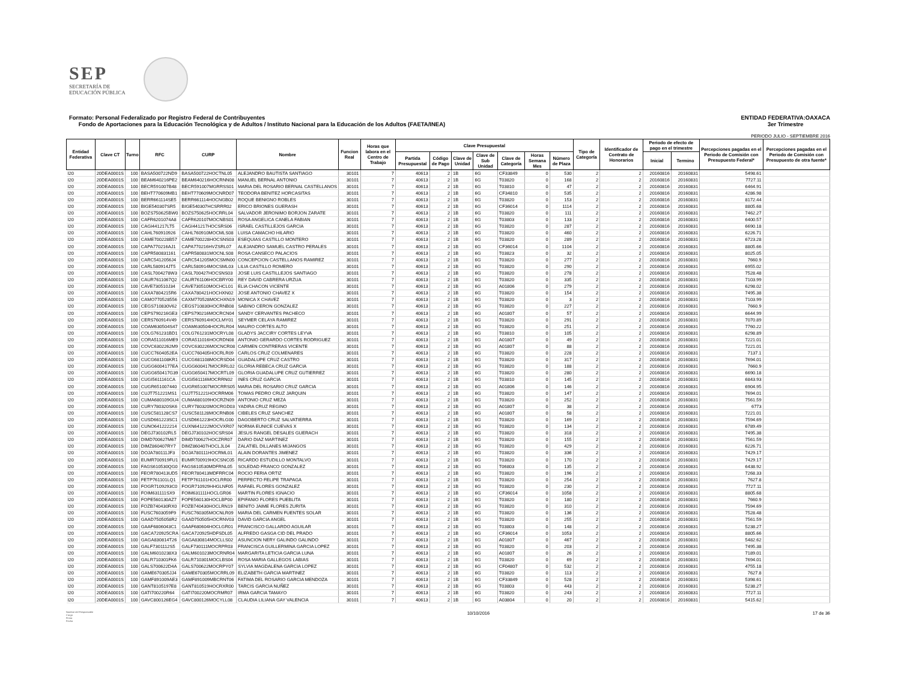SEP
SECRETARÍA DE
EDUCACIÓN PÚBLICA
Formato: Personal Federalizado por Registro Federal de Contribuyentes
Fondo de Aportaciones para la Educación Tecnológica y de Adultos / Instituto Nacional para la Educación de los Adultos (FAETA/INEA)
ENTIDAD FEDERATIVA:OAXACA
3er Trimestre
PERIODO JULIO - SEPTIEMBRE 2016
| Entidad Federativa | Clave CT | Turno | RFC | CURP | Nombre | Funcion Real | Horas que labora en el Centro de Trabajo | Clave Presupuestal | | | | | | | Tipo de Categoría | Identificador de Contrato de Honorarios | Periodo de efecto de pago en el trimestre | | Percepciones pagadas en el Periodo de Comisión con Presupuesto Federal* | Percepciones pagadas en el Periodo de Comisión con Presupuesto de otra fuente* |
| --- | --- | --- | --- | --- | --- | --- | --- | --- | --- | --- | --- | --- | --- | --- | --- | --- | --- | --- | --- | --- |
| | | | | | | | | Partida Presupuestal | Código de Pago | Clave de Unidad | Clave de Sub Unidad | Clave de Categoría | Horas Semana Mes | Número de Plaza | | | Inicial | Termino | | |
| I20 | 20DEA0001S | 100 | BASA500722ND9 | BASA500722HOCTNL05 | ALEJANDRO BAUTISTA SANTIAGO | 30101 | 7 | 40613 | 2 | 1B | 6G | CF33849 | 0 | 530 | 2 | 2 | 20160816 | 20160831 | 5498.61 | |
| I20 | 20DEA0001S | 100 | BEAM640216PE2 | BEAM640216HOCRNN08 | MANUEL BERNAL ANTONIO | 30101 | 7 | 40613 | 2 | 1B | 6G | T03820 | 0 | 168 | 2 | 2 | 20160816 | 20160831 | 7727.11 | |
| I20 | 20DEA0001S | 100 | BECR591007B48 | BECR591007MGRRSS01 | MARIA DEL ROSARIO BERNAL CASTELLANOS | 30101 | 7 | 40613 | 2 | 1B | 6G | T03810 | 0 | 47 | 2 | 2 | 20160816 | 20160831 | 6464.91 | |
| I20 | 20DEA0001S | 100 | BEHT770609MB1 | BEHT770609MOCNRD07 | TEODORA BENITEZ HORCASITAS | 30101 | 7 | 40613 | 2 | 1B | 6G | CF34810 | 0 | 535 | 2 | 2 | 20160816 | 20160831 | 4286.98 | |
| I20 | 20DEA0001S | 100 | BERR661114SE5 | BERR661114HOCNGB02 | ROQUE BENIGNO ROBLES | 30101 | 7 | 40613 | 2 | 1B | 6G | T03820 | 0 | 153 | 2 | 2 | 20160816 | 20160831 | 8172.44 | |
| I20 | 20DEA0001S | 100 | BIGE540307SR5 | BIGE540307HCSRRR02 | ERICO BRIONES GUERASH | 30101 | 7 | 40613 | 2 | 1B | 6G | CF36014 | 0 | 1114 | 2 | 2 | 20160816 | 20160831 | 8805.68 | |
| I20 | 20DEA0001S | 100 | BOZS750625BW0 | BOZS750625HOCRRL04 | SALVADOR JERONIMO BORJON ZARATE | 30101 | 7 | 40613 | 2 | 1B | 6G | T03820 | 0 | 111 | 2 | 2 | 20160816 | 20160831 | 7462.27 | |
| I20 | 20DEA0001S | 100 | CAFR6201074A8 | CAFR620107MOCNBS01 | ROSA ANGELICA CANELA FABIAN | 30101 | 7 | 40613 | 2 | 1B | 6G | T03803 | 0 | 133 | 2 | 2 | 20160816 | 20160831 | 6400.57 | |
| I20 | 20DEA0001S | 100 | CAGI441217LT5 | CAGI441217HOCSRS06 | ISRAEL CASTILLEJOS GARCIA | 30101 | 7 | 40613 | 2 | 1B | 6G | T03820 | 0 | 287 | 2 | 2 | 20160816 | 20160831 | 6690.18 | |
| I20 | 20DEA0001S | 100 | CAHL760910926 | CAHL760910MOCMLS08 | LUISA CAMACHO HILARIO | 30101 | 7 | 40613 | 2 | 1B | 6G | T03820 | 0 | 460 | 2 | 2 | 20160816 | 20160831 | 6226.71 | |
| I20 | 20DEA0001S | 100 | CAME700228B57 | CAME700228HOCSNS03 | ESEQUIAS CASTILLO MONTERO | 30101 | 7 | 40613 | 2 | 1B | 6G | T03820 | 0 | 289 | 2 | 2 | 20160816 | 20160831 | 6723.28 | |
| I20 | 20DEA0001S | 100 | CAPA770216AJ1 | CAPA770216HVZSRL07 | ALEJANDRO SAMUEL CASTRO PERALES | 30101 | 7 | 40613 | 2 | 1B | 6G | CF36014 | 0 | 1104 | 2 | 2 | 20160816 | 20160831 | 8805.66 | |
| I20 | 20DEA0001S | 100 | CAPR580831161 | CAPR580831MOCNLS08 | ROSA CANSECO PALACIOS | 30101 | 7 | 40613 | 2 | 1B | 6G | T03823 | 0 | 32 | 2 | 2 | 20160816 | 20160831 | 8025.05 | |
| I20 | 20DEA0001S | 100 | CARC5412056J4 | CARC541205MOCSMN00 | CONCEPCION CASTELLANOS RAMIREZ | 30101 | 7 | 40613 | 2 | 1B | 6G | T03820 | 0 | 277 | 2 | 2 | 20160816 | 20160831 | 7660.9 | |
| I20 | 20DEA0001S | 100 | CARL580914JT5 | CARL580914MOCSML03 | LILIA CASTILLO ROMERO | 30101 | 7 | 40613 | 2 | 1B | 6G | T03820 | 0 | 290 | 2 | 2 | 20160816 | 20160831 | 6955.02 | |
| I20 | 20DEA0001S | 100 | CASL7004278W3 | CASL700427HOCSNS03 | JOSE LUIS CASTILLEJOS SANTIAGO | 30101 | 7 | 40613 | 2 | 1B | 6G | T03820 | 0 | 278 | 2 | 2 | 20160816 | 20160831 | 7528.48 | |
| I20 | 20DEA0001S | 100 | CAUR7611067Q2 | CAUR761106HOCBRY00 | REY DAVID CABRERA URZUA | 30101 | 7 | 40613 | 2 | 1B | 6G | T03820 | 0 | 335 | 2 | 2 | 20160816 | 20160831 | 7103.99 | |
| I20 | 20DEA0001S | 100 | CAVE730510J34 | CAVE730510MOCHCL01 | ELIA CHACON VICENTE | 30101 | 7 | 40613 | 2 | 1B | 6G | A01806 | 0 | 279 | 2 | 2 | 20160816 | 20160831 | 6298.02 | |
| I20 | 20DEA0001S | 100 | CAXA7804215R6 | CAXA780421HOCHXN02 | JOSE ANTONIO CHAVEZ X | 30101 | 7 | 40613 | 2 | 1B | 6G | T03820 | 0 | 154 | 2 | 2 | 20160816 | 20160831 | 7495.38 | |
| I20 | 20DEA0001S | 100 | CAMO770528556 | CAXM770528MOCHXN19 | MONICA X CHAVEZ | 30101 | 7 | 40613 | 2 | 1B | 6G | T03820 | 0 | 3 | 2 | 2 | 20160816 | 20160831 | 7103.99 | |
| I20 | 20DEA0001S | 100 | CEGS710830V62 | CEGS710830HOCRNB08 | SABINO CERON GONZALEZ | 30101 | 7 | 40613 | 2 | 1B | 6G | T03820 | 0 | 227 | 2 | 2 | 20160816 | 20160831 | 7660.9 | |
| I20 | 20DEA0001S | 100 | CEPS790216GE3 | CEPS790216MOCRCN04 | SANDY CERVANTES PACHECO | 30101 | 7 | 40613 | 2 | 1B | 6G | A01807 | 0 | 57 | 2 | 2 | 20160816 | 20160831 | 6644.99 | |
| I20 | 20DEA0001S | 100 | CERS760914V49 | CERS760914HOCLMY01 | SEYMER CELAYA RAMIREZ | 30101 | 7 | 40613 | 2 | 1B | 6G | T03820 | 0 | 291 | 2 | 2 | 20160816 | 20160831 | 7070.89 | |
| I20 | 20DEA0001S | 100 | COAM630504S47 | COAM630504HOCRLR04 | MAURO CORTES ALTO | 30101 | 7 | 40613 | 2 | 1B | 6G | T03820 | 0 | 251 | 2 | 2 | 20160816 | 20160831 | 7760.22 | |
| I20 | 20DEA0001S | 100 | COLG761231BD1 | COLG761231MOCRYL08 | GLADYS JACCIRY CORTES LEYVA | 30101 | 7 | 40613 | 2 | 1B | 6G | T03810 | 0 | 105 | 2 | 2 | 20160816 | 20160831 | 6298.89 | |
| I20 | 20DEA0001S | 100 | CORA511016ME9 | CORA511016HOCRDN08 | ANTONIO GERARDO CORTES RODRIGUEZ | 30101 | 7 | 40613 | 2 | 1B | 6G | A01807 | 0 | 49 | 2 | 2 | 20160816 | 20160831 | 7221.01 | |
| I20 | 20DEA0001S | 100 | COVC6302262M9 | COVC630226MOCNCR08 | CARMEN CONTRERAS VICENTE | 30101 | 7 | 40613 | 2 | 1B | 6G | A01807 | 0 | 88 | 2 | 2 | 20160816 | 20160831 | 7221.01 | |
| I20 | 20DEA0001S | 100 | CUCC7604052EA | CUCC760405HOCRLR09 | CARLOS CRUZ COLMENARES | 30101 | 7 | 40613 | 2 | 1B | 6G | T03820 | 0 | 228 | 2 | 2 | 20160816 | 20160831 | 7137.1 | |
| I20 | 20DEA0001S | 100 | CUCG681108KR1 | CUCG681108MOCRSD04 | GUADALUPE CRUZ CASTRO | 30101 | 7 | 40613 | 2 | 1B | 6G | T03820 | 0 | 317 | 2 | 2 | 20160816 | 20160831 | 7694.01 | |
| I20 | 20DEA0001S | 100 | CUGG6004177EA | CUGG600417MOCRRL02 | GLORIA REBECA CRUZ GARCIA | 30101 | 7 | 40613 | 2 | 1B | 6G | T03820 | 0 | 188 | 2 | 2 | 20160816 | 20160831 | 7660.9 | |
| I20 | 20DEA0001S | 100 | CUGG650417G39 | CUGG650417MOCRTL09 | GLORIA GUADALUPE CRUZ GUTIERREZ | 30101 | 7 | 40613 | 2 | 1B | 6G | T03820 | 0 | 280 | 2 | 2 | 20160816 | 20160831 | 6690.18 | |
| I20 | 20DEA0001S | 100 | CUGI5611161CA | CUGI561116MOCRRN02 | INES CRUZ GARCIA | 30101 | 7 | 40613 | 2 | 1B | 6G | T03810 | 0 | 145 | 2 | 2 | 20160816 | 20160831 | 6843.93 | |
| I20 | 20DEA0001S | 100 | CUGR651007440 | CUGR651007MOCRRS05 | MARIA DEL ROSARIO CRUZ GARCIA | 30101 | 7 | 40613 | 2 | 1B | 6G | A01806 | 0 | 146 | 2 | 2 | 20160816 | 20160831 | 6904.95 | |
| I20 | 20DEA0001S | 100 | CUJT751221MS1 | CUJT751221HOCRRM06 | TOMAS PEDRO CRUZ JARQUIN | 30101 | 7 | 40613 | 2 | 1B | 6G | T03820 | 0 | 147 | 2 | 2 | 20160816 | 20160831 | 7694.01 | |
| I20 | 20DEA0001S | 100 | CUMA680109GU4 | CUMA680109HOCRZN09 | ANTONIO CRUZ MEZA | 30101 | 7 | 40613 | 2 | 1B | 6G | T03820 | 0 | 252 | 2 | 2 | 20160816 | 20160831 | 7561.59 | |
| I20 | 20DEA0001S | 100 | CURY780320SK6 | CURY780320MOCRGD03 | YADIRA CRUZ REGINO | 30101 | 7 | 40613 | 2 | 1B | 6G | A01807 | 0 | 38 | 2 | 2 | 20160816 | 20160831 | 6773 | |
| I20 | 20DEA0001S | 100 | CUSC581128CS7 | CUSC581128MOCRNB06 | CIBELES CRUZ SANCHEZ | 30101 | 7 | 40613 | 2 | 1B | 6G | A01807 | 0 | 58 | 2 | 2 | 20160816 | 20160831 | 7221.01 | |
| I20 | 20DEA0001S | 100 | CUSD661223SC1 | CUSD661223HOCRLG00 | DAGOBERTO CRUZ SALVATIERRA | 30101 | 7 | 40613 | 2 | 1B | 6G | T03820 | 0 | 169 | 2 | 2 | 20160816 | 20160831 | 7594.69 | |
| I20 | 20DEA0001S | 100 | CUNO641222214 | CUXN641222MOCVXR07 | NORMA EUNICE CUEVAS X | 30101 | 7 | 40613 | 2 | 1B | 6G | T03820 | 0 | 134 | 2 | 2 | 20160816 | 20160831 | 6789.49 | |
| I20 | 20DEA0001S | 100 | DEGJ730102RL5 | DEGJ730102HOCSRS04 | JESUS RANGEL DESALES GUERACH | 30101 | 7 | 40613 | 2 | 1B | 6G | T03820 | 0 | 318 | 2 | 2 | 20160816 | 20160831 | 7495.38 | |
| I20 | 20DEA0001S | 100 | DIMD700627M67 | DIMD700627HOCZRR07 | DARIO DIAZ MARTINEZ | 30101 | 7 | 40613 | 2 | 1B | 6G | T03820 | 0 | 155 | 2 | 2 | 20160816 | 20160831 | 7561.59 | |
| I20 | 20DEA0001S | 100 | DIMZ860407RY7 | DIMZ860407HOCLJL04 | ZALATIEL DILLANES MIJANGOS | 30101 | 7 | 40613 | 2 | 1B | 6G | T03820 | 0 | 429 | 2 | 2 | 20160816 | 20160831 | 6226.71 | |
| I20 | 20DEA0001S | 100 | DOJA780111JF3 | DOJA780111HOCRML01 | ALAIN DORANTES JIMENEZ | 30101 | 7 | 40613 | 2 | 1B | 6G | T03820 | 0 | 336 | 2 | 2 | 20160816 | 20160831 | 7429.17 | |
| I20 | 20DEA0001S | 100 | EUMR700919FU1 | EUMR700919HOCSNC05 | RICARDO ESTUDILLO MONTALVO | 30101 | 7 | 40613 | 2 | 1B | 6G | T03820 | 0 | 170 | 2 | 2 | 20160816 | 20160831 | 7429.17 | |
| I20 | 20DEA0001S | 100 | FAGS610530QG0 | FAGS610530MDFRNL05 | SOLEDAD FRANCO GONZALEZ | 30101 | 7 | 40613 | 2 | 1B | 6G | T06803 | 0 | 135 | 2 | 2 | 20160816 | 20160831 | 6438.92 | |
| I20 | 20DEA0001S | 100 | FEOR780413UD5 | FEOR780413MDFRRC04 | ROCIO FERIA ORTIZ | 30101 | 7 | 40613 | 2 | 1B | 6G | T03820 | 0 | 196 | 2 | 2 | 20160816 | 20160831 | 7268.33 | |
| I20 | 20DEA0001S | 100 | FETP761101LQ1 | FETP761101HOCLRR00 | PERFECTO FELIPE TRAPAGA | 30101 | 7 | 40613 | 2 | 1B | 6G | T03820 | 0 | 254 | 2 | 2 | 20160816 | 20160831 | 7627.8 | |
| I20 | 20DEA0001S | 100 | FOGR7109293C0 | FOGR710929HHGLNF05 | RAFAEL FLORES GONZALEZ | 30101 | 7 | 40613 | 2 | 1B | 6G | T03820 | 0 | 230 | 2 | 2 | 20160816 | 20160831 | 7727.11 | |
| I20 | 20DEA0001S | 100 | FOIM631111SX9 | FOIM631111HOCLGR06 | MARTIN FLORES IGNACIO | 30101 | 7 | 40613 | 2 | 1B | 6G | CF36014 | 0 | 1058 | 2 | 2 | 20160816 | 20160831 | 8805.68 | |
| I20 | 20DEA0001S | 100 | FOPE560130AZ7 | FOPE560130HOCLBP00 | EPIFANIO FLORES PUEBLITA | 30101 | 7 | 40613 | 2 | 1B | 6G | T03820 | 0 | 180 | 2 | 2 | 20160816 | 20160831 | 7660.9 | |
| I20 | 20DEA0001S | 100 | FOZB740430RX0 | FOZB740430HOCLRN19 | BENITO JAIME FLORES ZURITA | 30101 | 7 | 40613 | 2 | 1B | 6G | T03820 | 0 | 310 | 2 | 2 | 20160816 | 20160831 | 7594.69 | |
| I20 | 20DEA0001S | 100 | FUSC7603059F9 | FUSC760305MOCNLR09 | MARIA DEL CARMEN FUENTES SOLAR | 30101 | 7 | 40613 | 2 | 1B | 6G | T03820 | 0 | 136 | 2 | 2 | 20160816 | 20160831 | 7528.48 | |
| I20 | 20DEA0001S | 100 | GAAD7505058R2 | GAAD750505HOCRNV03 | DAVID GARCIA ANGEL | 30101 | 7 | 40613 | 2 | 1B | 6G | T03820 | 0 | 255 | 2 | 2 | 20160816 | 20160831 | 7561.59 | |
| I20 | 20DEA0001S | 100 | GAAF6806043C1 | GAAF680604HOCLGR01 | FRANCISCO GALLARDO AGUILAR | 30101 | 7 | 40613 | 2 | 1B | 6G | T03803 | 0 | 148 | 2 | 2 | 20160816 | 20160831 | 5238.27 | |
| I20 | 20DEA0001S | 100 | GACA720925CRA | GACA720925HDFSDL05 | ALFREDO GASGA CID DEL PRADO | 30101 | 7 | 40613 | 2 | 1B | 6G | CF36014 | 0 | 1053 | 2 | 2 | 20160816 | 20160831 | 8805.66 | |
| I20 | 20DEA0001S | 100 | GAGA830814T26 | GAGA830814MOCLLS02 | ASUNCION NERY GALINDO GALINDO | 30101 | 7 | 40613 | 2 | 1B | 6G | A01807 | 0 | 467 | 2 | 2 | 20160816 | 20160831 | 5482.62 | |
| I20 | 20DEA0001S | 100 | GALF7301112S5 | GALF730111MOCRPR03 | FRANCISCA GUILLERMINA GARCIA LOPEZ | 30101 | 7 | 40613 | 2 | 1B | 6G | T03820 | 0 | 203 | 2 | 2 | 20160816 | 20160831 | 7495.38 | |
| I20 | 20DEA0001S | 100 | GALM6010238X3 | GALM601023MOCRNR04 | MARGARITA LETICIA GARCIA LUNA | 30101 | 7 | 40613 | 2 | 1B | 6G | A01807 | 0 | 26 | 2 | 2 | 20160816 | 20160831 | 7189.01 | |
| I20 | 20DEA0001S | 100 | GALR710301FK6 | GALR710301MOCLBS04 | ROSA MARIA GALLEGOS LABIAS | 30101 | 7 | 40613 | 2 | 1B | 6G | T03820 | 0 | 69 | 2 | 2 | 20160816 | 20160831 | 7694.01 | |
| I20 | 20DEA0001S | 100 | GALS700622D4A | GALS700622MOCRPY07 | SYLVIA MAGDALENA GARCIA LOPEZ | 30101 | 7 | 40613 | 2 | 1B | 6G | CF04807 | 0 | 532 | 2 | 2 | 20160816 | 20160831 | 4755.18 | |
| I20 | 20DEA0001S | 100 | GAME670305JJ4 | GAME670305MOCRRL09 | ELIZABETH GARCIA MARTINEZ | 30101 | 7 | 40613 | 2 | 1B | 6G | T03820 | 0 | 113 | 2 | 2 | 20160816 | 20160831 | 7627.8 | |
| I20 | 20DEA0001S | 100 | GAMF891009AE3 | GAMF891009MBCRNT06 | FATIMA DEL ROSARIO GARCIA MENDOZA | 30101 | 7 | 40613 | 2 | 1B | 6G | CF33849 | 0 | 528 | 2 | 2 | 20160816 | 20160831 | 5398.61 | |
| I20 | 20DEA0001S | 100 | GANT8105197E8 | GANT810519HOCRXR00 | TARCIS GARCIA NUÑEZ | 30101 | 7 | 40613 | 2 | 1B | 6G | T03803 | 0 | 443 | 2 | 2 | 20160816 | 20160831 | 5238.27 | |
| I20 | 20DEA0001S | 100 | GATI700220R64 | GATI700220MOCRMR07 | IRMA GARCIA TAMAYO | 30101 | 7 | 40613 | 2 | 1B | 6G | T03820 | 0 | 243 | 2 | 2 | 20160816 | 20160831 | 7727.11 | |
| I20 | 20DEA0001S | 100 | GAVC800126EG4 | GAVC800126MOCYLL08 | CLAUDIA LILIANA GAY VALENCIA | 30101 | 7 | 40613 | 2 | 1B | 6G | A03804 | 0 | 20 | 2 | 2 | 20160816 | 20160831 | 5415.62 | |
Nombre del Responsable
Cargo
Firma
Fecha
10/10/2016 17 de 36